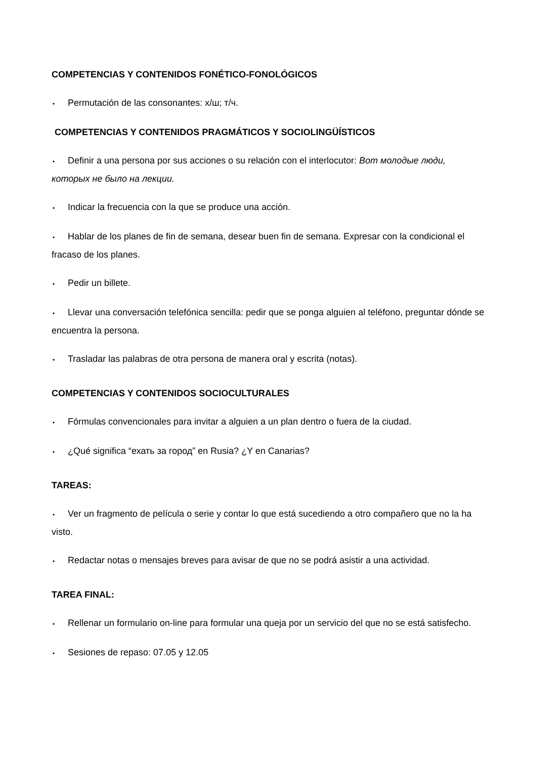COMPETENCIAS Y CONTENIDOS FONÉTICO-FONOLÓGICOS
• Permutación de las consonantes: х/ш; т/ч.
COMPETENCIAS Y CONTENIDOS PRAGMÁTICOS Y SOCIOLINGÜÍSTICOS
• Definir a una persona por sus acciones o su relación con el interlocutor: Вот молодые люди, которых не было на лекции.
• Indicar la frecuencia con la que se produce una acción.
• Hablar de los planes de fin de semana, desear buen fin de semana. Expresar con la condicional el fracaso de los planes.
• Pedir un billete.
• Llevar una conversación telefónica sencilla: pedir que se ponga alguien al teléfono, preguntar dónde se encuentra la persona.
• Trasladar las palabras de otra persona de manera oral y escrita (notas).
COMPETENCIAS Y CONTENIDOS SOCIOCULTURALES
• Fórmulas convencionales para invitar a alguien a un plan dentro o fuera de la ciudad.
• ¿Qué significa “ехать за город” en Rusia? ¿Y en Canarias?
TAREAS:
• Ver un fragmento de película o serie y contar lo que está sucediendo a otro compañero que no la ha visto.
• Redactar notas o mensajes breves para avisar de que no se podrá asistir a una actividad.
TAREA FINAL:
• Rellenar un formulario on-line para formular una queja por un servicio del que no se está satisfecho.
• Sesiones de repaso: 07.05 y 12.05